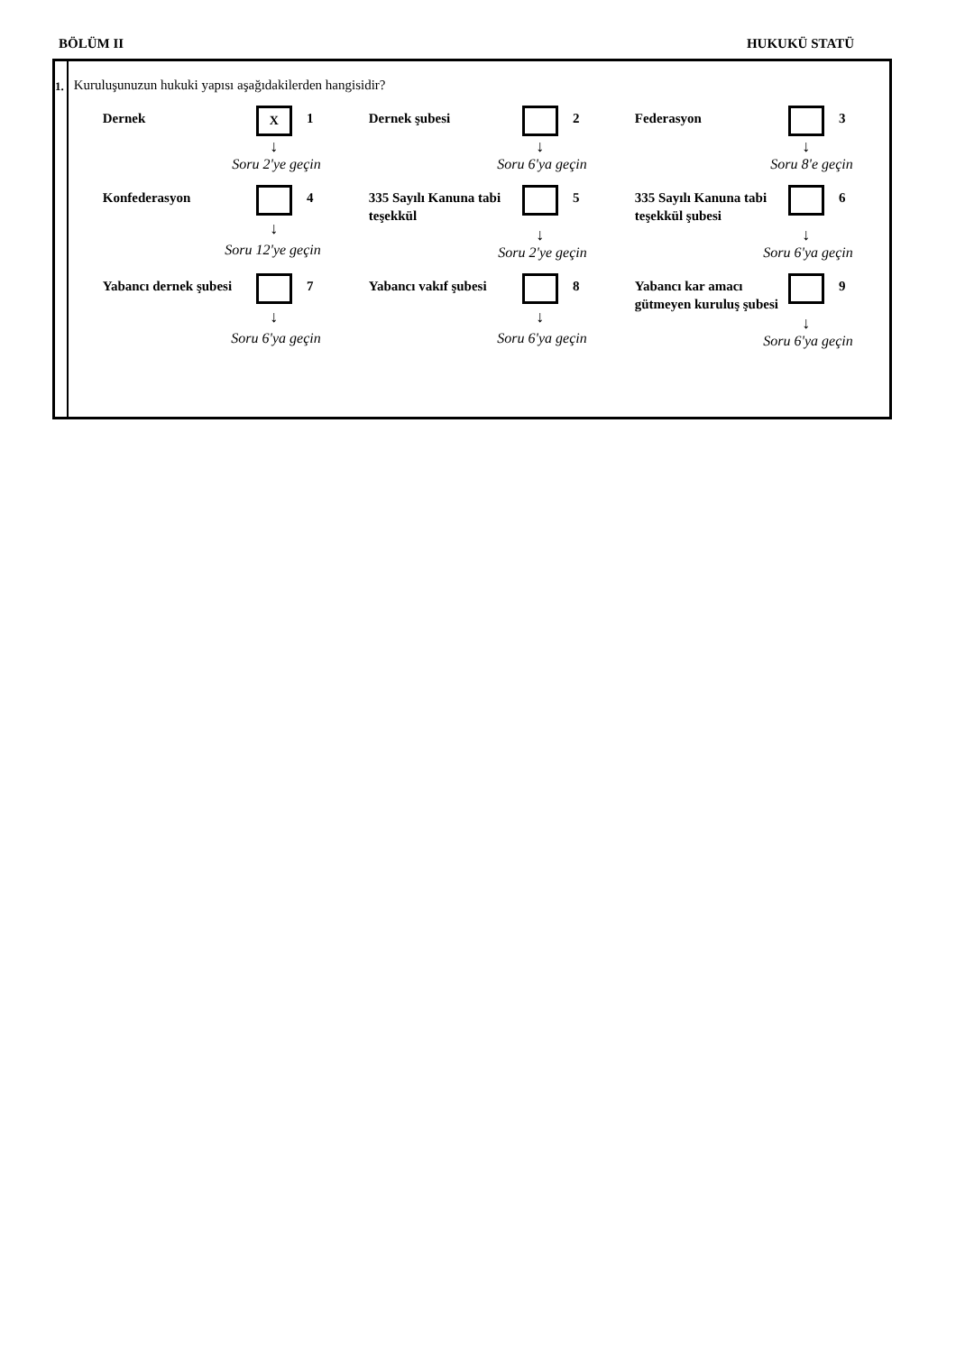BÖLÜM II HUKUKÜ STATÜ
1.
Kuruluşunuzun hukuki yapısı aşağıdakilerden hangisidir?
Dernek
X
1
↓
Soru 2'ye geçin
Dernek şubesi
2
↓
Soru 6'ya geçin
Federasyon
3
↓
Soru 8'e geçin
Konfederasyon
4
↓
Soru 12'ye geçin
335 Sayılı Kanuna tabi teşekkül
5
↓
Soru 2'ye geçin
335 Sayılı Kanuna tabi teşekkül şubesi
6
↓
Soru 6'ya geçin
Yabancı dernek şubesi
7
↓
Soru 6'ya geçin
Yabancı vakıf şubesi
8
↓
Soru 6'ya geçin
Yabancı kar amacı gütmeyen kuruluş şubesi
9
↓
Soru 6'ya geçin